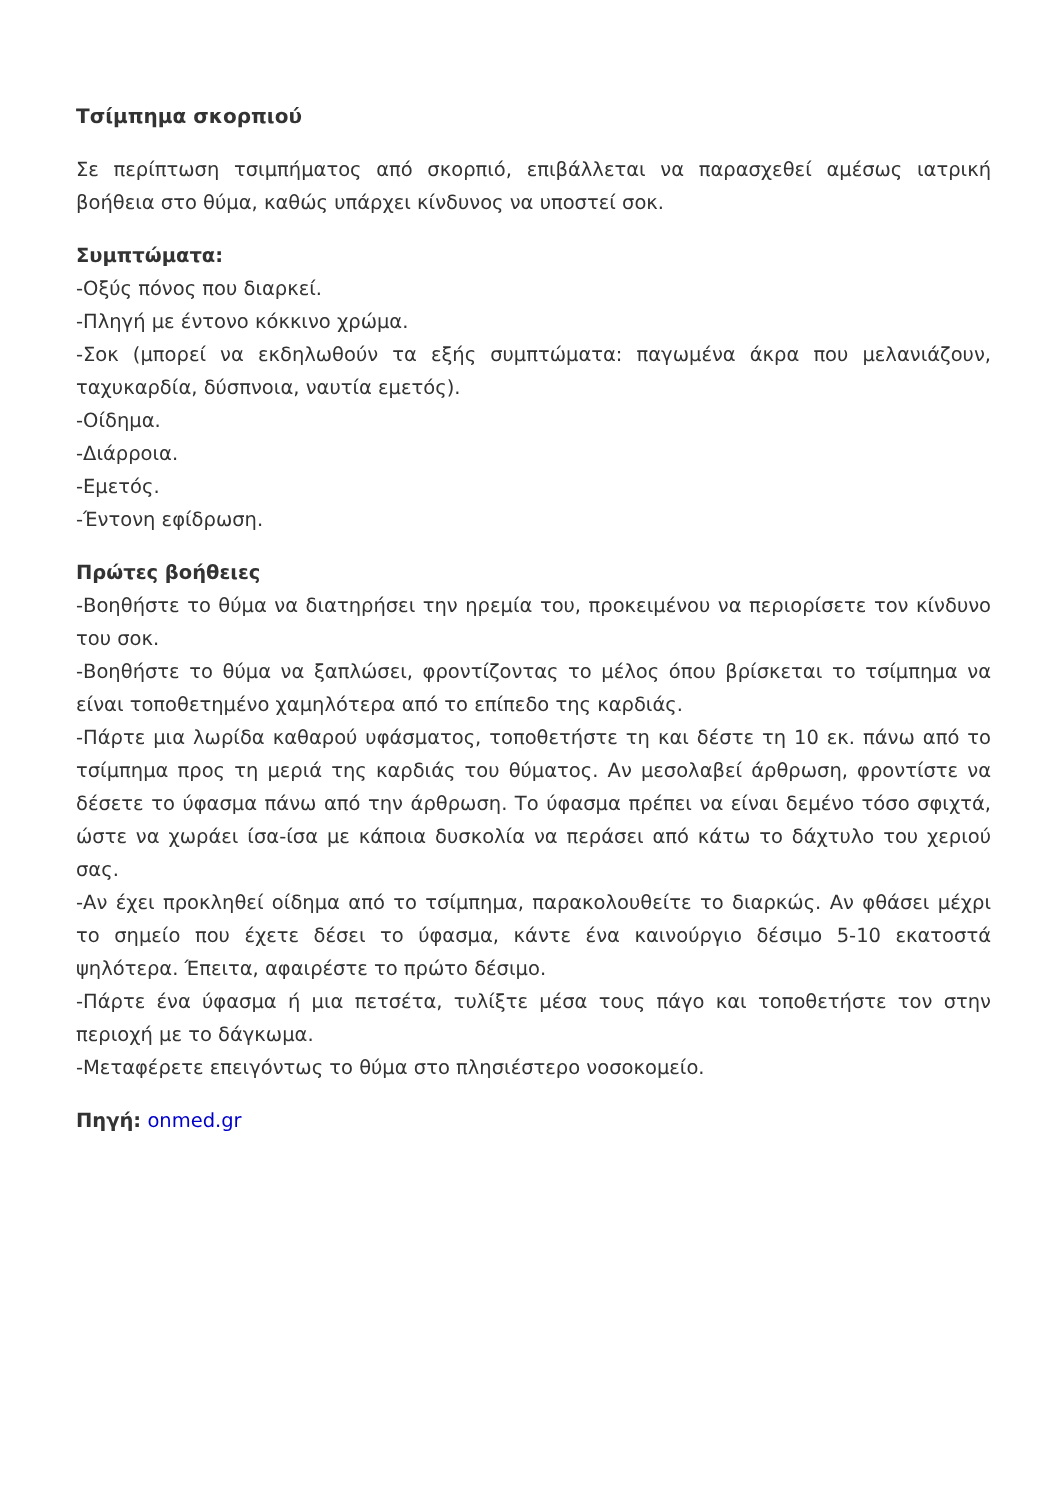Τσίμπημα σκορπιού
Σε περίπτωση τσιμπήματος από σκορπιό, επιβάλλεται να παρασχεθεί αμέσως ιατρική βοήθεια στο θύμα, καθώς υπάρχει κίνδυνος να υποστεί σοκ.
Συμπτώματα:
-Οξύς πόνος που διαρκεί.
-Πληγή με έντονο κόκκινο χρώμα.
-Σοκ (μπορεί να εκδηλωθούν τα εξής συμπτώματα: παγωμένα άκρα που μελανιάζουν, ταχυκαρδία, δύσπνοια, ναυτία εμετός).
-Οίδημα.
-Διάρροια.
-Εμετός.
-Έντονη εφίδρωση.
Πρώτες βοήθειες
-Βοηθήστε το θύμα να διατηρήσει την ηρεμία του, προκειμένου να περιορίσετε τον κίνδυνο του σοκ.
-Βοηθήστε το θύμα να ξαπλώσει, φροντίζοντας το μέλος όπου βρίσκεται το τσίμπημα να είναι τοποθετημένο χαμηλότερα από το επίπεδο της καρδιάς.
-Πάρτε μια λωρίδα καθαρού υφάσματος, τοποθετήστε τη και δέστε τη 10 εκ. πάνω από το τσίμπημα προς τη μεριά της καρδιάς του θύματος. Αν μεσολαβεί άρθρωση, φροντίστε να δέσετε το ύφασμα πάνω από την άρθρωση. Το ύφασμα πρέπει να είναι δεμένο τόσο σφιχτά, ώστε να χωράει ίσα-ίσα με κάποια δυσκολία να περάσει από κάτω το δάχτυλο του χεριού σας.
-Αν έχει προκληθεί οίδημα από το τσίμπημα, παρακολουθείτε το διαρκώς. Αν φθάσει μέχρι το σημείο που έχετε δέσει το ύφασμα, κάντε ένα καινούργιο δέσιμο 5-10 εκατοστά ψηλότερα. Έπειτα, αφαιρέστε το πρώτο δέσιμο.
-Πάρτε ένα ύφασμα ή μια πετσέτα, τυλίξτε μέσα τους πάγο και τοποθετήστε τον στην περιοχή με το δάγκωμα.
-Μεταφέρετε επειγόντως το θύμα στο πλησιέστερο νοσοκομείο.
Πηγή: onmed.gr